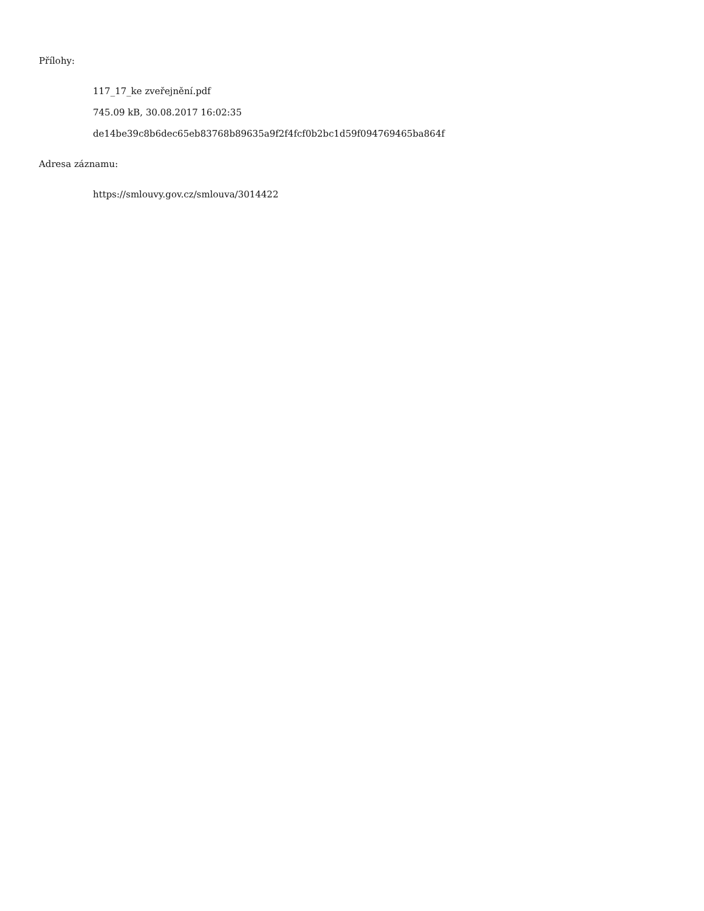Přílohy:
117_17_ke zveřejnění.pdf
745.09 kB, 30.08.2017 16:02:35
de14be39c8b6dec65eb83768b89635a9f2f4fcf0b2bc1d59f094769465ba864f
Adresa záznamu:
https://smlouvy.gov.cz/smlouva/3014422